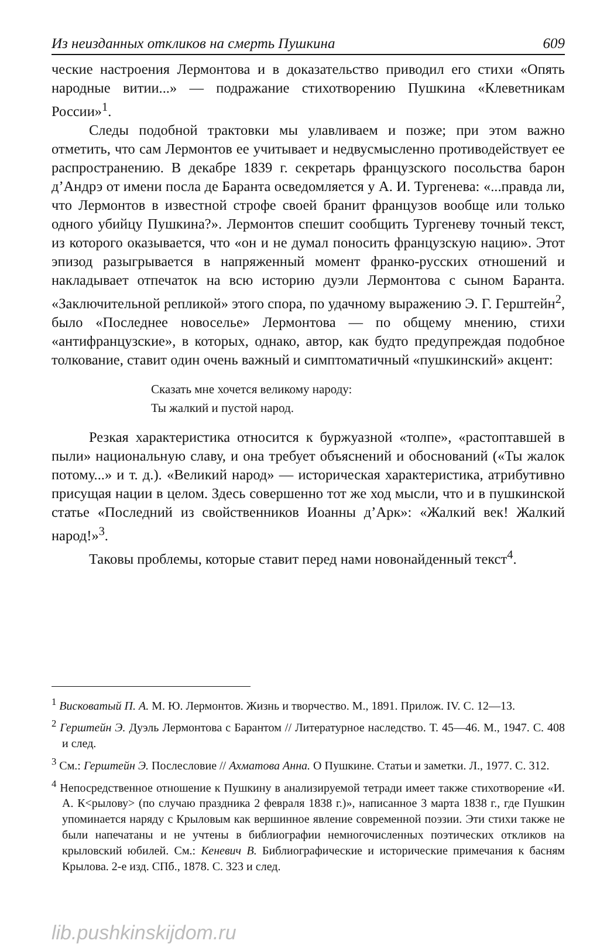Из неизданных откликов на смерть Пушкина 609
ческие настроения Лермонтова и в доказательство приводил его стихи «Опять народные витии...» — подражание стихотворению Пушкина «Клеветникам России»<sup>1</sup>.
Следы подобной трактовки мы улавливаем и позже; при этом важно отметить, что сам Лермонтов ее учитывает и недвусмысленно противодействует ее распространению. В декабре 1839 г. секретарь французского посольства барон д’Андрэ от имени посла де Баранта осведомляется у А. И. Тургенева: «...правда ли, что Лермонтов в известной строфе своей бранит французов вообще или только одного убийцу Пушкина?». Лермонтов спешит сообщить Тургеневу точный текст, из которого оказывается, что «он и не думал поносить французскую нацию». Этот эпизод разыгрывается в напряженный момент франко-русских отношений и накладывает отпечаток на всю историю дуэли Лермонтова с сыном Баранта. «Заключительной репликой» этого спора, по удачному выражению Э. Г. Герштейн<sup>2</sup>, было «Последнее новоселье» Лермонтова — по общему мнению, стихи «антифранцузские», в которых, однако, автор, как будто предупреждая подобное толкование, ставит один очень важный и симптоматичный «пушкинский» акцент:
Сказать мне хочется великому народу:
Ты жалкий и пустой народ.
Резкая характеристика относится к буржуазной «толпе», «растоптавшей в пыли» национальную славу, и она требует объяснений и обоснований («Ты жалок потому...» и т. д.). «Великий народ» — историческая характеристика, атрибутивно присущая нации в целом. Здесь совершенно тот же ход мысли, что и в пушкинской статье «Последний из свойственников Иоанны д’Арк»: «Жалкий век! Жалкий народ!»<sup>3</sup>.
Таковы проблемы, которые ставит перед нами новонайденный текст<sup>4</sup>.
<sup>1</sup> Висковатый П. А. М. Ю. Лермонтов. Жизнь и творчество. М., 1891. Прилож. IV. С. 12—13.
<sup>2</sup> Герштейн Э. Дуэль Лермонтова с Барантом // Литературное наследство. Т. 45—46. М., 1947. С. 408 и след.
<sup>3</sup> См.: Герштейн Э. Послесловие // Ахматова Анна. О Пушкине. Статьи и заметки. Л., 1977. С. 312.
<sup>4</sup> Непосредственное отношение к Пушкину в анализируемой тетради имеет также стихотворение «И. А. К<рылову> (по случаю праздника 2 февраля 1838 г.)», написанное 3 марта 1838 г., где Пушкин упоминается наряду с Крыловым как вершинное явление современной поэзии. Эти стихи также не были напечатаны и не учтены в библиографии немногочисленных поэтических откликов на крыловский юбилей. См.: Кеневич В. Библиографические и исторические примечания к басням Крылова. 2-е изд. СПб., 1878. С. 323 и след.
lib.pushkinskijdom.ru